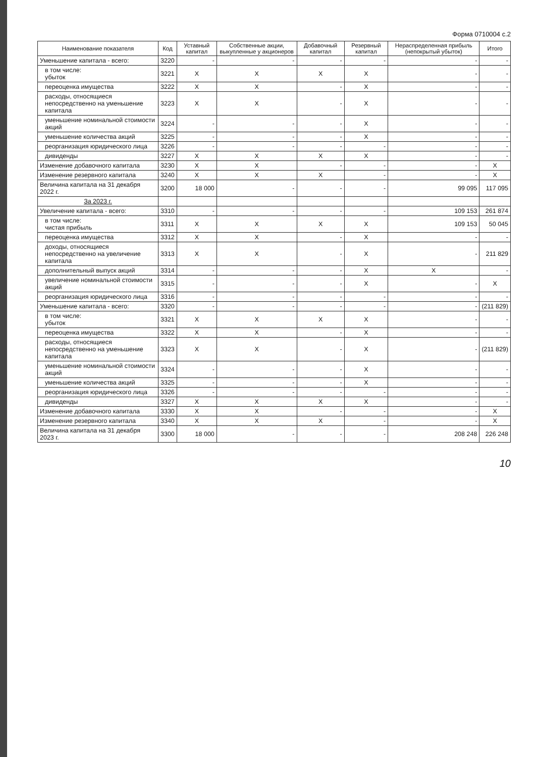Форма 0710004 с.2
| Наименование показателя | Код | Уставный капитал | Собственные акции, выкупленные у акционеров | Добавочный капитал | Резервный капитал | Нераспределенная прибыль (непокрытый убыток) | Итого |
| --- | --- | --- | --- | --- | --- | --- | --- |
| Уменьшение капитала - всего: | 3220 | - | - | - | - | - | - |
| в том числе: убыток | 3221 | X | X | X | X | - | - |
| переоценка имущества | 3222 | X | X | - | X | - | - |
| расходы, относящиеся непосредственно на уменьшение капитала | 3223 | X | X | - | X | - | - |
| уменьшение номинальной стоимости акций | 3224 | - | - | - | X | - | - |
| уменьшение количества акций | 3225 | - | - | - | X | - | - |
| реорганизация юридического лица | 3226 | - | - | - | - | - | - |
| дивиденды | 3227 | X | X | X | X | - | - |
| Изменение добавочного капитала | 3230 | X | X | - | - | - | X |
| Изменение резервного капитала | 3240 | X | X | X | - | - | X |
| Величина капитала на 31 декабря 2022 г. | 3200 | 18 000 | - | - | - | 99 095 | 117 095 |
| За 2023 г. | | | | | | | |
| Увеличение капитала - всего: | 3310 | - | - | - | - | 109 153 | 261 874 |
| в том числе: чистая прибыль | 3311 | X | X | X | X | 109 153 | 50 045 |
| переоценка имущества | 3312 | X | X | - | X | - | - |
| доходы, относящиеся непосредственно на увеличение капитала | 3313 | X | X | - | X | - | 211 829 |
| дополнительный выпуск акций | 3314 | - | - | - | X | X | - |
| увеличение номинальной стоимости акций | 3315 | - | - | - | X | - | X |
| реорганизация юридического лица | 3316 | - | - | - | - | - | - |
| Уменьшение капитала - всего: | 3320 | - | - | - | - | - | (211 829) |
| в том числе: убыток | 3321 | X | X | X | X | - | - |
| переоценка имущества | 3322 | X | X | - | X | - | - |
| расходы, относящиеся непосредственно на уменьшение капитала | 3323 | X | X | - | X | - | (211 829) |
| уменьшение номинальной стоимости акций | 3324 | - | - | - | X | - | - |
| уменьшение количества акций | 3325 | - | - | - | X | - | - |
| реорганизация юридического лица | 3326 | - | - | - | - | - | - |
| дивиденды | 3327 | X | X | X | X | - | - |
| Изменение добавочного капитала | 3330 | X | X | - | - | - | X |
| Изменение резервного капитала | 3340 | X | X | X | - | - | X |
| Величина капитала на 31 декабря 2023 г. | 3300 | 18 000 | - | - | - | 208 248 | 226 248 |
10